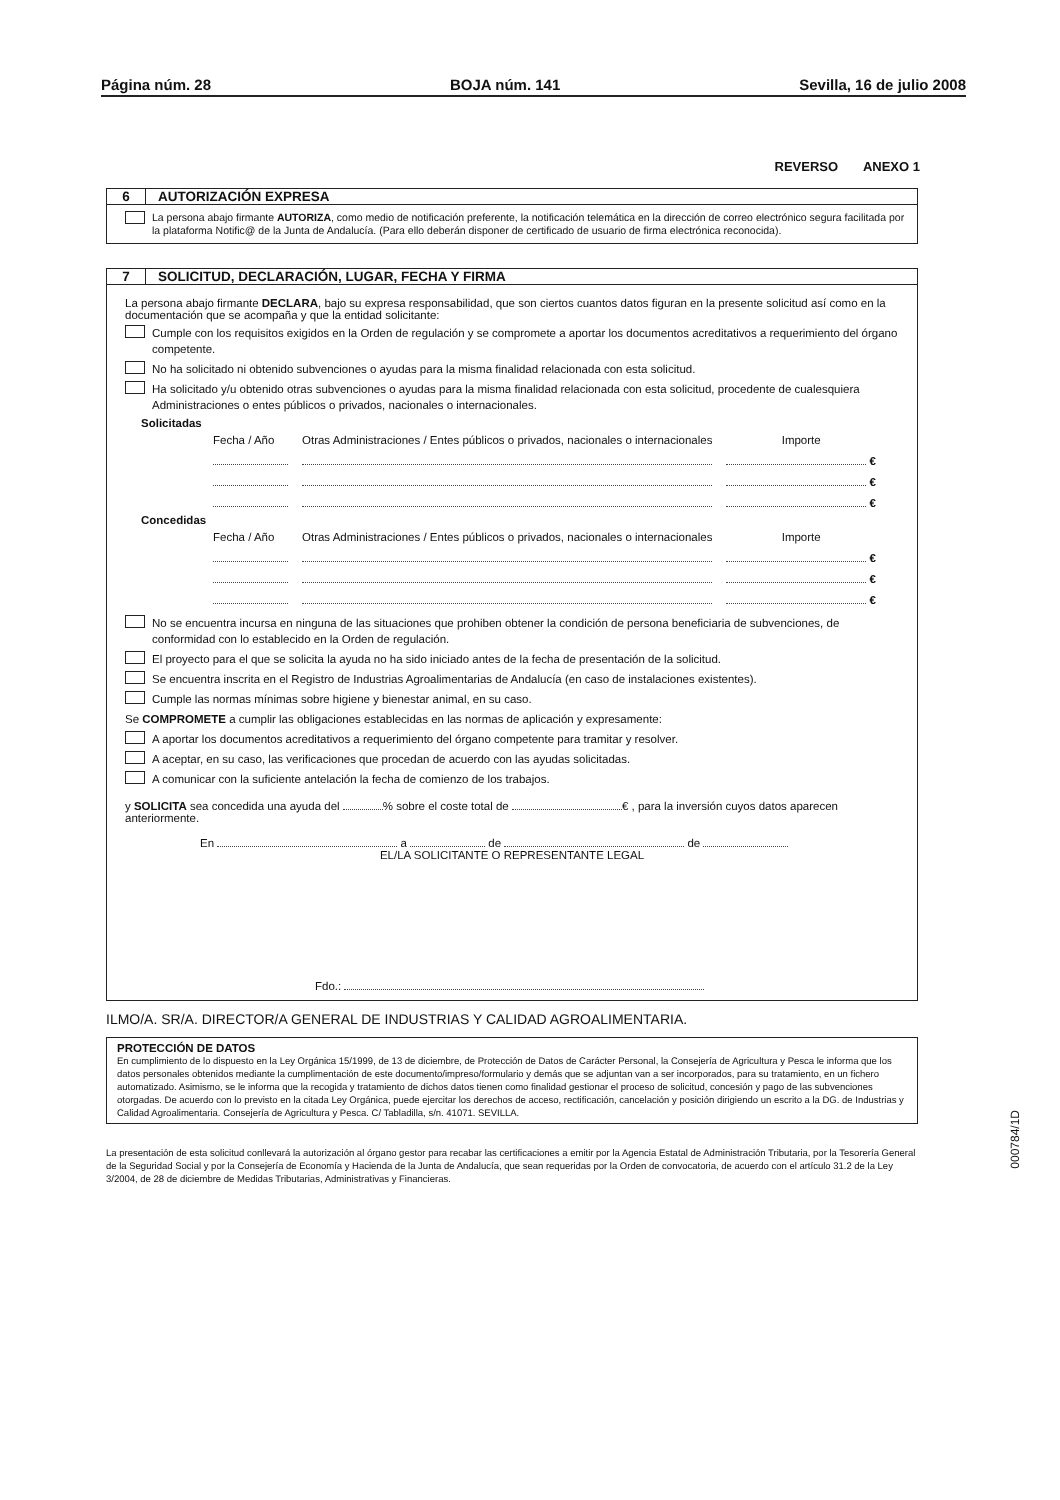Página núm. 28 BOJA núm. 141 Sevilla, 16 de julio 2008
REVERSO ANEXO 1
6 AUTORIZACIÓN EXPRESA
La persona abajo firmante AUTORIZA, como medio de notificación preferente, la notificación telemática en la dirección de correo electrónico segura facilitada por la plataforma Notific@ de la Junta de Andalucía. (Para ello deberán disponer de certificado de usuario de firma electrónica reconocida).
7 SOLICITUD, DECLARACIÓN, LUGAR, FECHA Y FIRMA
La persona abajo firmante DECLARA, bajo su expresa responsabilidad, que son ciertos cuantos datos figuran en la presente solicitud así como en la documentación que se acompaña y que la entidad solicitante:
Cumple con los requisitos exigidos en la Orden de regulación y se compromete a aportar los documentos acreditativos a requerimiento del órgano competente.
No ha solicitado ni obtenido subvenciones o ayudas para la misma finalidad relacionada con esta solicitud.
Ha solicitado y/u obtenido otras subvenciones o ayudas para la misma finalidad relacionada con esta solicitud, procedente de cualesquiera Administraciones o entes públicos o privados, nacionales o internacionales.
Solicitadas
| Fecha / Año | Otras Administraciones / Entes públicos o privados, nacionales o internacionales | Importe |
| | | € |
| | | € |
| | | € |
Concedidas
| Fecha / Año | Otras Administraciones / Entes públicos o privados, nacionales o internacionales | Importe |
| | | € |
| | | € |
| | | € |
No se encuentra incursa en ninguna de las situaciones que prohiben obtener la condición de persona beneficiaria de subvenciones, de conformidad con lo establecido en la Orden de regulación.
El proyecto para el que se solicita la ayuda no ha sido iniciado antes de la fecha de presentación de la solicitud.
Se encuentra inscrita en el Registro de Industrias Agroalimentarias de Andalucía (en caso de instalaciones existentes).
Cumple las normas mínimas sobre higiene y bienestar animal, en su caso.
Se COMPROMETE a cumplir las obligaciones establecidas en las normas de aplicación y expresamente:
A aportar los documentos acreditativos a requerimiento del órgano competente para tramitar y resolver.
A aceptar, en su caso, las verificaciones que procedan de acuerdo con las ayudas solicitadas.
A comunicar con la suficiente antelación la fecha de comienzo de los trabajos.
y SOLICITA sea concedida una ayuda del % sobre el coste total de € , para la inversión cuyos datos aparecen anteriormente.
En a de de
EL/LA SOLICITANTE O REPRESENTANTE LEGAL
Fdo.:
ILMO/A. SR/A. DIRECTOR/A GENERAL DE INDUSTRIAS Y CALIDAD AGROALIMENTARIA.
PROTECCIÓN DE DATOS
En cumplimiento de lo dispuesto en la Ley Orgánica 15/1999, de 13 de diciembre, de Protección de Datos de Carácter Personal, la Consejería de Agricultura y Pesca le informa que los datos personales obtenidos mediante la cumplimentación de este documento/impreso/formulario y demás que se adjuntan van a ser incorporados, para su tratamiento, en un fichero automatizado. Asimismo, se le informa que la recogida y tratamiento de dichos datos tienen como finalidad gestionar el proceso de solicitud, concesión y pago de las subvenciones otorgadas. De acuerdo con lo previsto en la citada Ley Orgánica, puede ejercitar los derechos de acceso, rectificación, cancelación y posición dirigiendo un escrito a la DG. de Industrias y Calidad Agroalimentaria. Consejería de Agricultura y Pesca. C/ Tabladilla, s/n. 41071. SEVILLA.
000784/1D
La presentación de esta solicitud conllevará la autorización al órgano gestor para recabar las certificaciones a emitir por la Agencia Estatal de Administración Tributaria, por la Tesorería General de la Seguridad Social y por la Consejería de Economía y Hacienda de la Junta de Andalucía, que sean requeridas por la Orden de convocatoria, de acuerdo con el artículo 31.2 de la Ley 3/2004, de 28 de diciembre de Medidas Tributarias, Administrativas y Financieras.